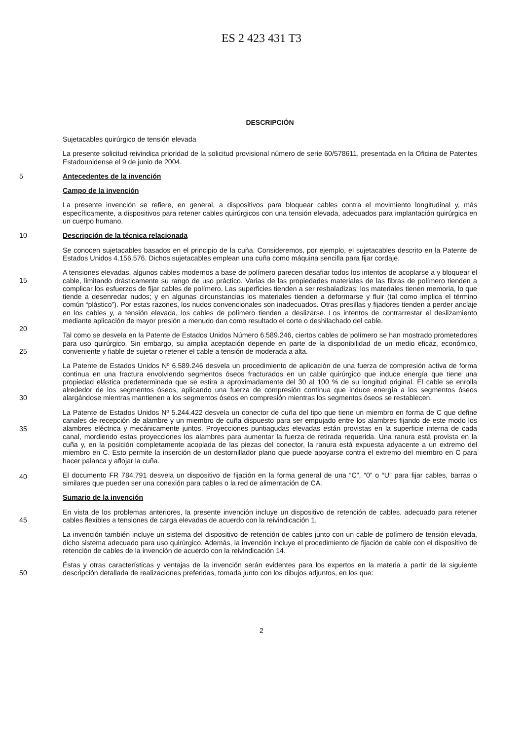ES 2 423 431 T3
DESCRIPCIÓN
Sujetacables quirúrgico de tensión elevada
La presente solicitud reivindica prioridad de la solicitud provisional número de serie 60/578611, presentada en la Oficina de Patentes Estadounidense el 9 de junio de 2004.
5 Antecedentes de la invención
Campo de la invención
La presente invención se refiere, en general, a dispositivos para bloquear cables contra el movimiento longitudinal y, más específicamente, a dispositivos para retener cables quirúrgicos con una tensión elevada, adecuados para implantación quirúrgica en un cuerpo humano.
10 Descripción de la técnica relacionada
Se conocen sujetacables basados en el principio de la cuña. Consideremos, por ejemplo, el sujetacables descrito en la Patente de Estados Unidos 4.156.576. Dichos sujetacables emplean una cuña como máquina sencilla para fijar cordaje.
15
20
A tensiones elevadas, algunos cables modernos a base de polímero parecen desafiar todos los intentos de acoplarse a y bloquear el cable, limitando drásticamente su rango de uso práctico. Varias de las propiedades materiales de las fibras de polímero tienden a complicar los esfuerzos de fijar cables de polímero. Las superficies tienden a ser resbaladizas; los materiales tienen memoria, lo que tiende a desenredar nudos; y en algunas circunstancias los materiales tienden a deformarse y fluir (tal como implica el término común “plástico”). Por estas razones, los nudos convencionales son inadecuados. Otras presillas y fijadores tienden a perder anclaje en los cables y, a tensión elevada, los cables de polímero tienden a deslizarse. Los intentos de contrarrestar el deslizamiento mediante aplicación de mayor presión a menudo dan como resultado el corte o deshilachado del cable.
25
Tal como se desvela en la Patente de Estados Unidos Número 6.589.246, ciertos cables de polímero se han mostrado prometedores para uso quirúrgico. Sin embargo, su amplia aceptación depende en parte de la disponibilidad de un medio eficaz, económico, conveniente y fiable de sujetar o retener el cable a tensión de moderada a alta.
30
La Patente de Estados Unidos Nº 6.589.246 desvela un procedimiento de aplicación de una fuerza de compresión activa de forma continua en una fractura envolviendo segmentos óseos fracturados en un cable quirúrgico que induce energía que tiene una propiedad elástica predeterminada que se estira a aproximadamente del 30 al 100 % de su longitud original. El cable se enrolla alrededor de los segmentos óseos, aplicando una fuerza de compresión continua que induce energía a los segmentos óseos alargándose mientras mantienen a los segmentos óseos en compresión mientras los segmentos óseos se restablecen.
35
40
La Patente de Estados Unidos Nº 5.244.422 desvela un conector de cuña del tipo que tiene un miembro en forma de C que define canales de recepción de alambre y un miembro de cuña dispuesto para ser empujado entre los alambres fijando de este modo los alambres eléctrica y mecánicamente juntos. Proyecciones puntiagudas elevadas están provistas en la superficie interna de cada canal, mordiendo estas proyecciones los alambres para aumentar la fuerza de retirada requerida. Una ranura está provista en la cuña y, en la posición completamente acoplada de las piezas del conector, la ranura está expuesta adyacente a un extremo del miembro en C. Esto permite la inserción de un destornillador plano que puede apoyarse contra el extremo del miembro en C para hacer palanca y aflojar la cuña.
El documento FR 784.791 desvela un dispositivo de fijación en la forma general de una “C”, “0” o “U” para fijar cables, barras o similares que pueden ser una conexión para cables o la red de alimentación de CA.
Sumario de la invención
45
En vista de los problemas anteriores, la presente invención incluye un dispositivo de retención de cables, adecuado para retener cables flexibles a tensiones de carga elevadas de acuerdo con la reivindicación 1.
La invención también incluye un sistema del dispositivo de retención de cables junto con un cable de polímero de tensión elevada, dicho sistema adecuado para uso quirúrgico. Además, la invención incluye el procedimiento de fijación de cable con el dispositivo de retención de cables de la invención de acuerdo con la reivindicación 14.
50
Éstas y otras características y ventajas de la invención serán evidentes para los expertos en la materia a partir de la siguiente descripción detallada de realizaciones preferidas, tomada junto con los dibujos adjuntos, en los que:
2